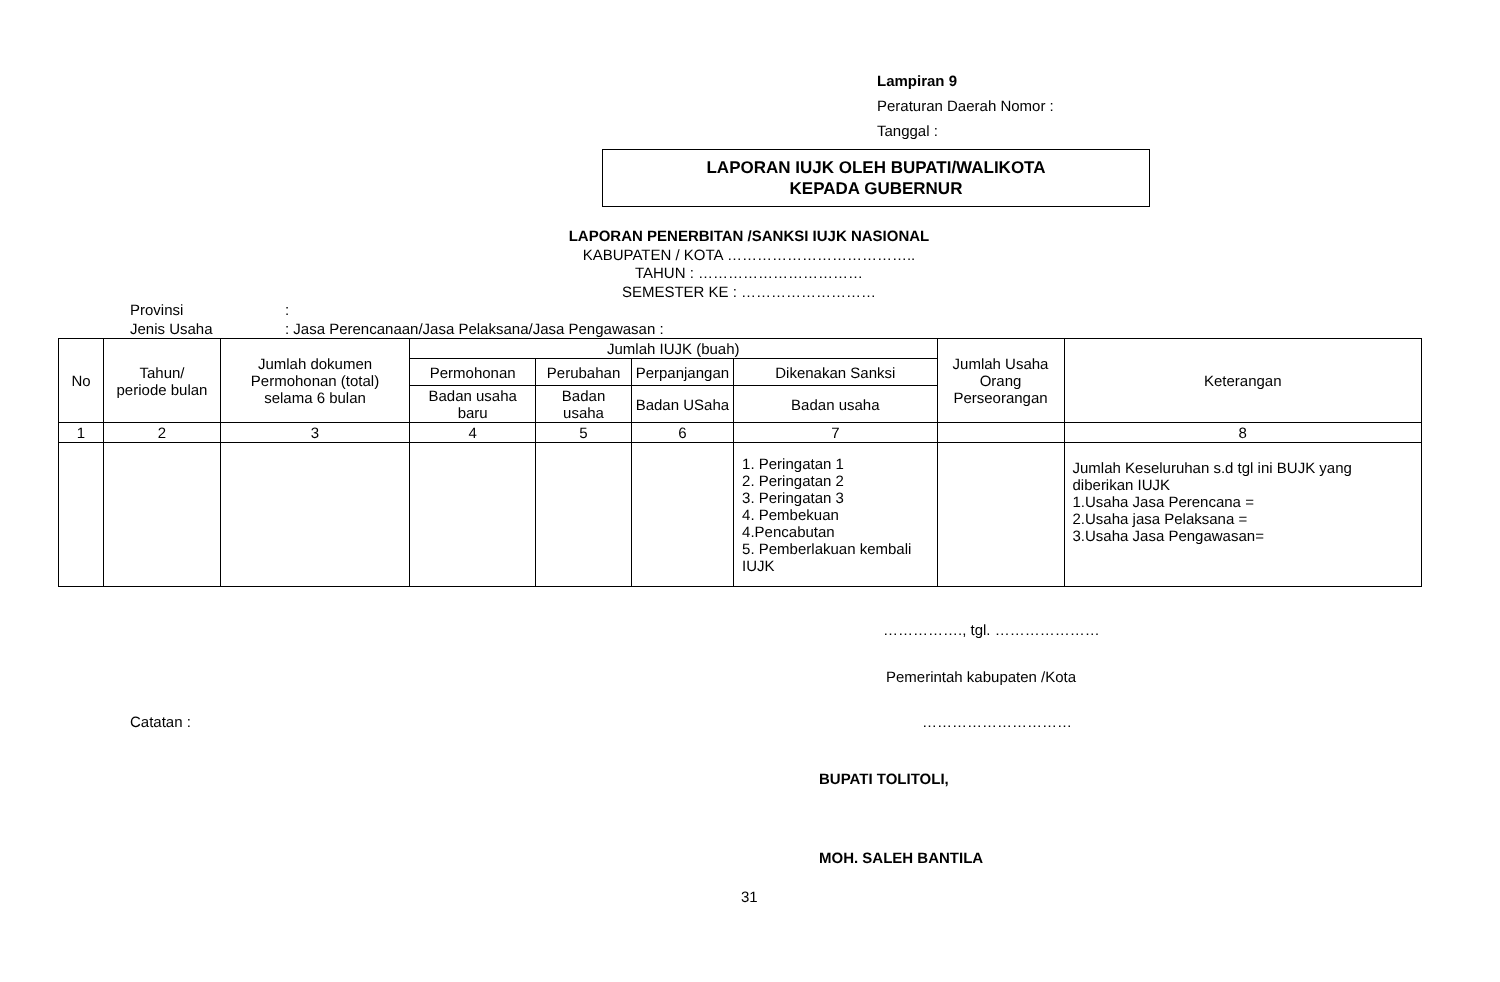Lampiran 9
Peraturan Daerah Nomor :
Tanggal :
LAPORAN IUJK OLEH BUPATI/WALIKOTA
KEPADA GUBERNUR
LAPORAN PENERBITAN /SANKSI IUJK NASIONAL
KABUPATEN / KOTA ………………………………..
TAHUN : ……………………………
SEMESTER KE : ………………………
Provinsi:
Jenis Usaha: Jasa Perencanaan/Jasa Pelaksana/Jasa Pengawasan :
| No | Tahun/ periode bulan | Jumlah dokumen Permohonan (total) selama 6 bulan | Jumlah IUJK (buah) | | | | Jumlah Usaha Orang Perseorangan | Keterangan |
| --- | --- | --- | --- | --- | --- | --- | --- | --- |
| | | | Permohonan | Perubahan | Perpanjangan | Dikenakan Sanksi | | |
| | | | Badan usaha baru | Badan usaha | Badan USaha | Badan usaha | | |
| 1 | 2 | 3 | 4 | 5 | 6 | 7 | | 8 |
| | | | | | | 1. Peringatan 1 2. Peringatan 2 3. Peringatan 3 4. Pembekuan 4.Pencabutan 5. Pemberlakuan kembali IUJK | | Jumlah Keseluruhan s.d tgl ini BUJK yang diberikan IUJK 1.Usaha Jasa Perencana = 2.Usaha jasa Pelaksana = 3.Usaha Jasa Pengawasan= |
……………., tgl. …………………
Pemerintah kabupaten /Kota
Catatan : …………………………
BUPATI TOLITOLI,
MOH. SALEH BANTILA
31